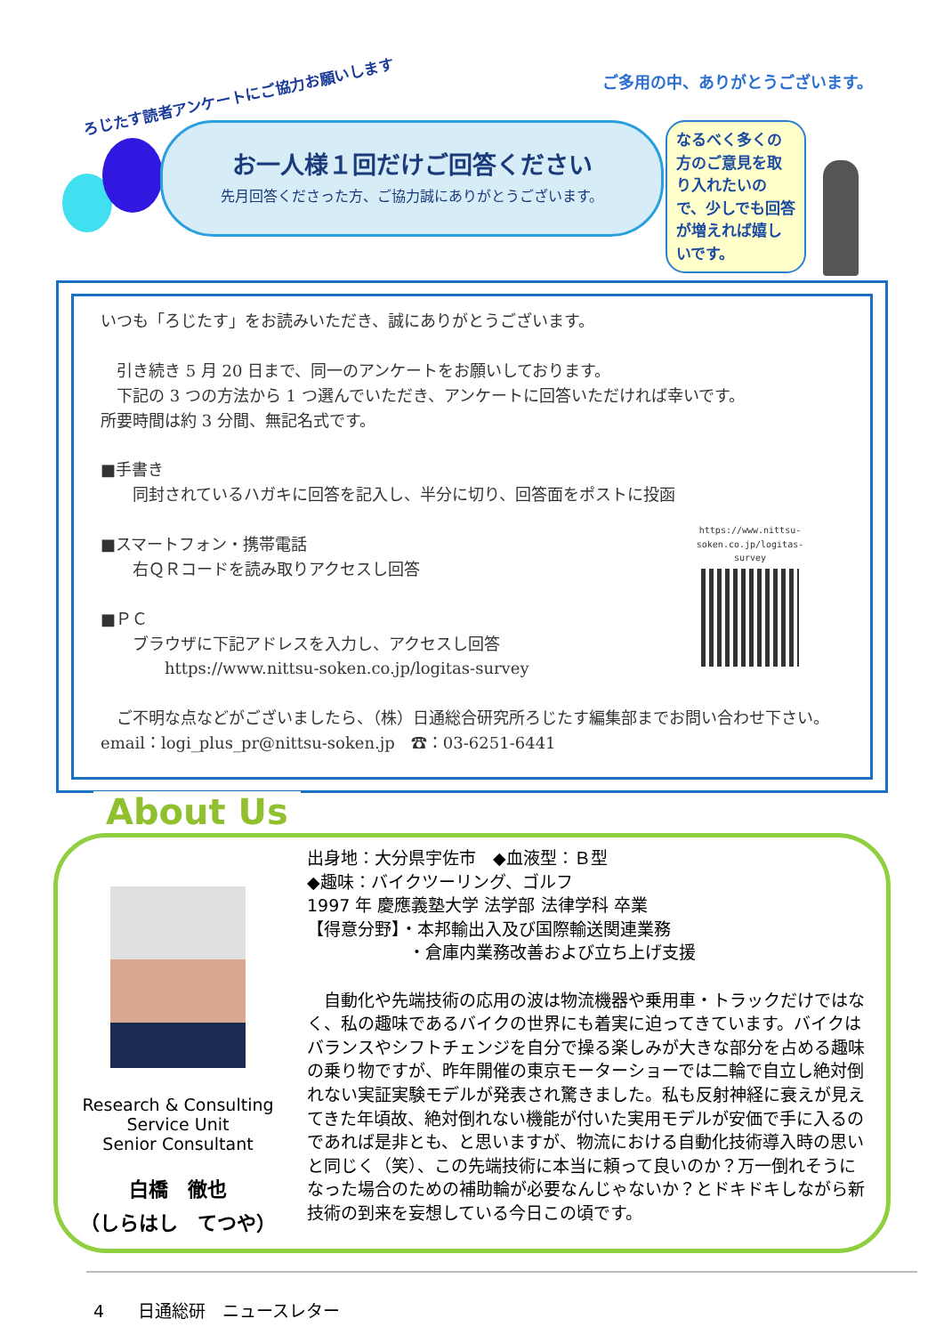ろじたす読者アンケートにご協力お願いします
ご多用の中、ありがとうございます。
お一人様１回だけご回答ください
先月回答くださった方、ご協力誠にありがとうございます。
なるべく多くの方のご意見を取り入れたいので、少しでも回答が増えれば嬉しいです。
いつも「ろじたす」をお読みいただき、誠にありがとうございます。
　引き続き 5 月 20 日まで、同一のアンケートをお願いしております。
　下記の 3 つの方法から 1 つ選んでいただき、アンケートに回答いただければ幸いです。
所要時間は約 3 分間、無記名式です。
■手書き
　　同封されているハガキに回答を記入し、半分に切り、回答面をポストに投函
■スマートフォン・携帯電話
　　右ＱＲコードを読み取りアクセスし回答
■ＰＣ
　　ブラウザに下記アドレスを入力し、アクセスし回答
　　　　https://www.nittsu-soken.co.jp/logitas-survey
　ご不明な点などがございましたら、（株）日通総合研究所ろじたす編集部までお問い合わせ下さい。　　　email：logi_plus_pr@nittsu-soken.jp　☎：03-6251-6441
https://www.nittsu-soken.co.jp/logitas-survey
About Us
Research & Consulting
Service Unit
Senior Consultant
白橋　徹也
（しらはし　てつや）
出身地：大分県宇佐市　◆血液型：Ｂ型
◆趣味：バイクツーリング、ゴルフ
1997 年 慶應義塾大学 法学部 法律学科 卒業
【得意分野】・本邦輸出入及び国際輸送関連業務
　　　　　　・倉庫内業務改善および立ち上げ支援
　自動化や先端技術の応用の波は物流機器や乗用車・トラックだけではなく、私の趣味であるバイクの世界にも着実に迫ってきています。バイクはバランスやシフトチェンジを自分で操る楽しみが大きな部分を占める趣味の乗り物ですが、昨年開催の東京モーターショーでは二輪で自立し絶対倒れない実証実験モデルが発表され驚きました。私も反射神経に衰えが見えてきた年頃故、絶対倒れない機能が付いた実用モデルが安価で手に入るのであれば是非とも、と思いますが、物流における自動化技術導入時の思いと同じく（笑）、この先端技術に本当に頼って良いのか？万一倒れそうになった場合のための補助輪が必要なんじゃないか？とドキドキしながら新技術の到来を妄想している今日この頃です。
4　　日通総研　ニュースレター